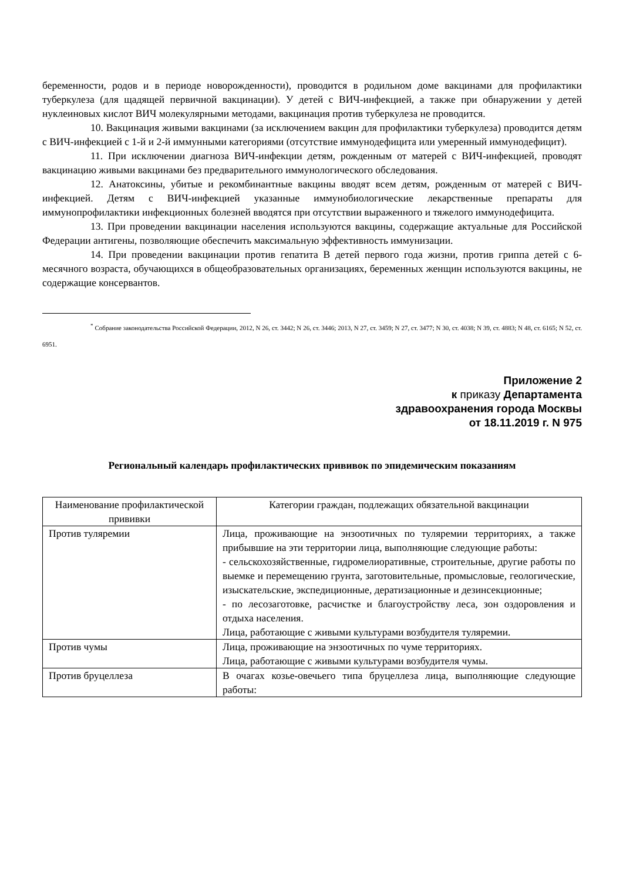беременности, родов и в периоде новорожденности), проводится в родильном доме вакцинами для профилактики туберкулеза (для щадящей первичной вакцинации). У детей с ВИЧ-инфекцией, а также при обнаружении у детей нуклеиновых кислот ВИЧ молекулярными методами, вакцинация против туберкулеза не проводится.
10. Вакцинация живыми вакцинами (за исключением вакцин для профилактики туберкулеза) проводится детям с ВИЧ-инфекцией с 1-й и 2-й иммунными категориями (отсутствие иммунодефицита или умеренный иммунодефицит).
11. При исключении диагноза ВИЧ-инфекции детям, рожденным от матерей с ВИЧ-инфекцией, проводят вакцинацию живыми вакцинами без предварительного иммунологического обследования.
12. Анатоксины, убитые и рекомбинантные вакцины вводят всем детям, рожденным от матерей с ВИЧ-инфекцией. Детям с ВИЧ-инфекцией указанные иммунобиологические лекарственные препараты для иммунопрофилактики инфекционных болезней вводятся при отсутствии выраженного и тяжелого иммунодефицита.
13. При проведении вакцинации населения используются вакцины, содержащие актуальные для Российской Федерации антигены, позволяющие обеспечить максимальную эффективность иммунизации.
14. При проведении вакцинации против гепатита В детей первого года жизни, против гриппа детей с 6-месячного возраста, обучающихся в общеобразовательных организациях, беременных женщин используются вакцины, не содержащие консервантов.
<sup>*</sup> Собрание законодательства Российской Федерации, 2012, N 26, ст. 3442; N 26, ст. 3446; 2013, N 27, ст. 3459; N 27, ст. 3477; N 30, ст. 4038; N 39, ст. 4883; N 48, ст. 6165; N 52, ст. 6951.
Приложение 2
к приказу Департамента
здравоохранения города Москвы
от 18.11.2019 г. N 975
Региональный календарь профилактических прививок по эпидемическим показаниям
| Наименование профилактической прививки | Категории граждан, подлежащих обязательной вакцинации |
| --- | --- |
| Против туляремии | Лица, проживающие на энзоотичных по туляремии территориях, а также прибывшие на эти территории лица, выполняющие следующие работы: - сельскохозяйственные, гидромелиоративные, строительные, другие работы по выемке и перемещению грунта, заготовительные, промысловые, геологические, изыскательские, экспедиционные, дератизационные и дезинсекционные; - по лесозаготовке, расчистке и благоустройству леса, зон оздоровления и отдыха населения. Лица, работающие с живыми культурами возбудителя туляремии. |
| Против чумы | Лица, проживающие на энзоотичных по чуме территориях. Лица, работающие с живыми культурами возбудителя чумы. |
| Против бруцеллеза | В очагах козье-овечьего типа бруцеллеза лица, выполняющие следующие работы: |